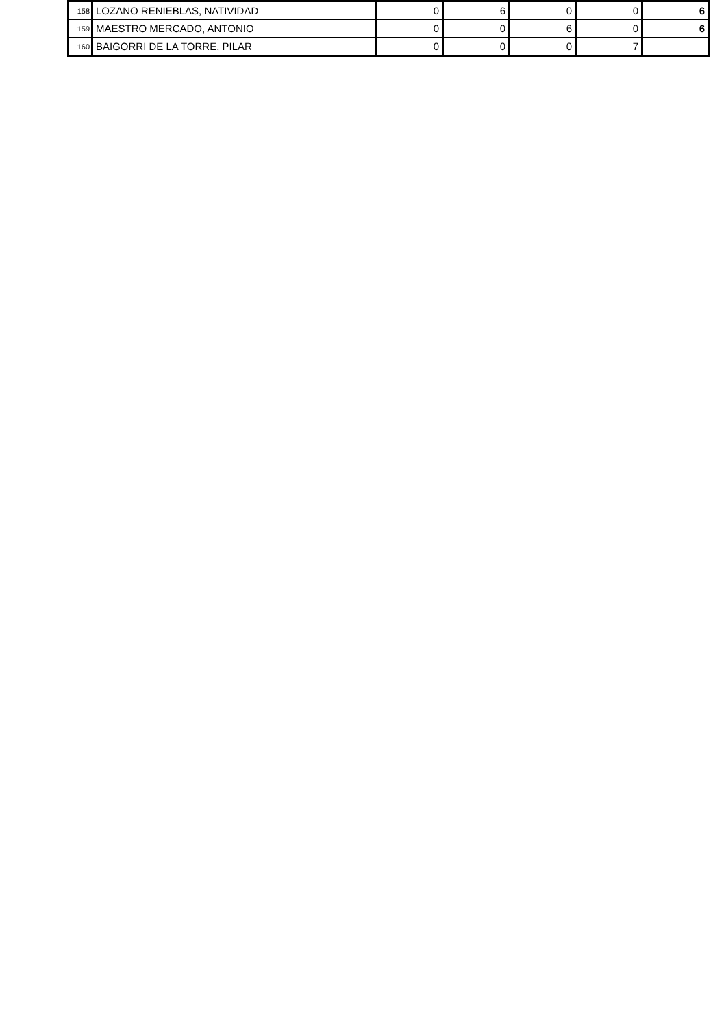| 158 | LOZANO RENIEBLAS, NATIVIDAD | 0 | 6 | 0 | 0 | 6 |
| 159 | MAESTRO MERCADO, ANTONIO | 0 | 0 | 6 | 0 | 6 |
| 160 | BAIGORRI DE LA TORRE, PILAR | 0 | 0 | 0 | 7 | |